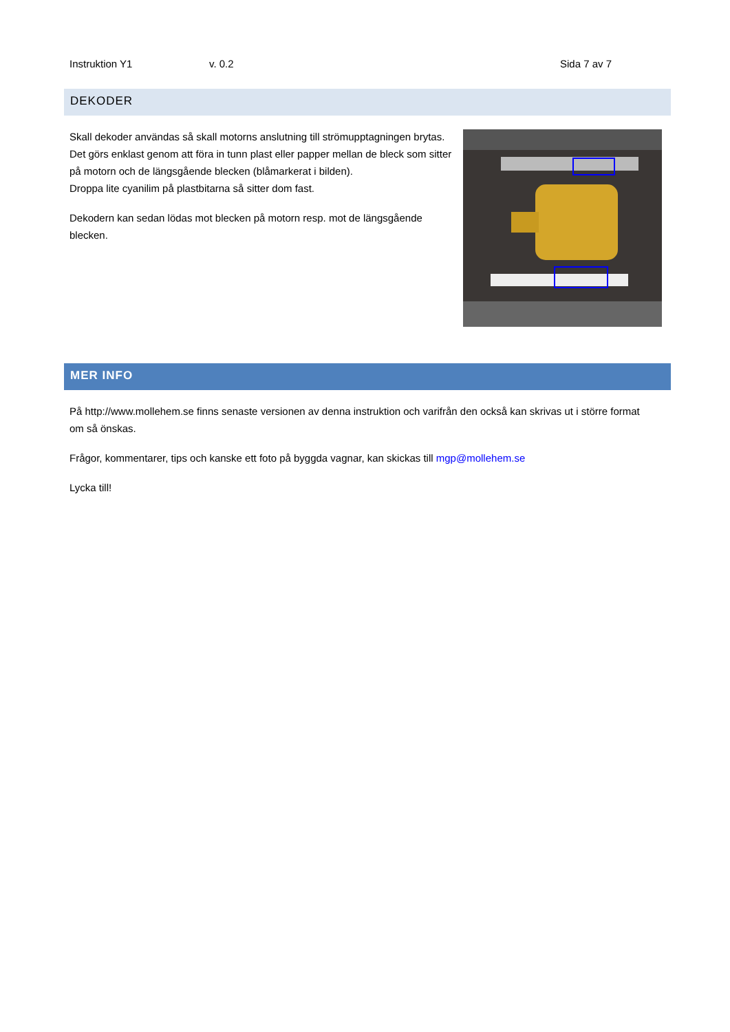Instruktion Y1 v. 0.2 Sida 7 av 7
DEKODER
Skall dekoder användas så skall motorns anslutning till strömupptagningen brytas. Det görs enklast genom att föra in tunn plast eller papper mellan de bleck som sitter på motorn och de längsgående blecken (blåmarkerat i bilden).
Droppa lite cyanilim på plastbitarna så sitter dom fast.
Dekodern kan sedan lödas mot blecken på motorn resp. mot de längsgående blecken.
MER INFO
På http://www.mollehem.se finns senaste versionen av denna instruktion och varifrån den också kan skrivas ut i större format om så önskas.
Frågor, kommentarer, tips och kanske ett foto på byggda vagnar, kan skickas till mgp@mollehem.se
Lycka till!